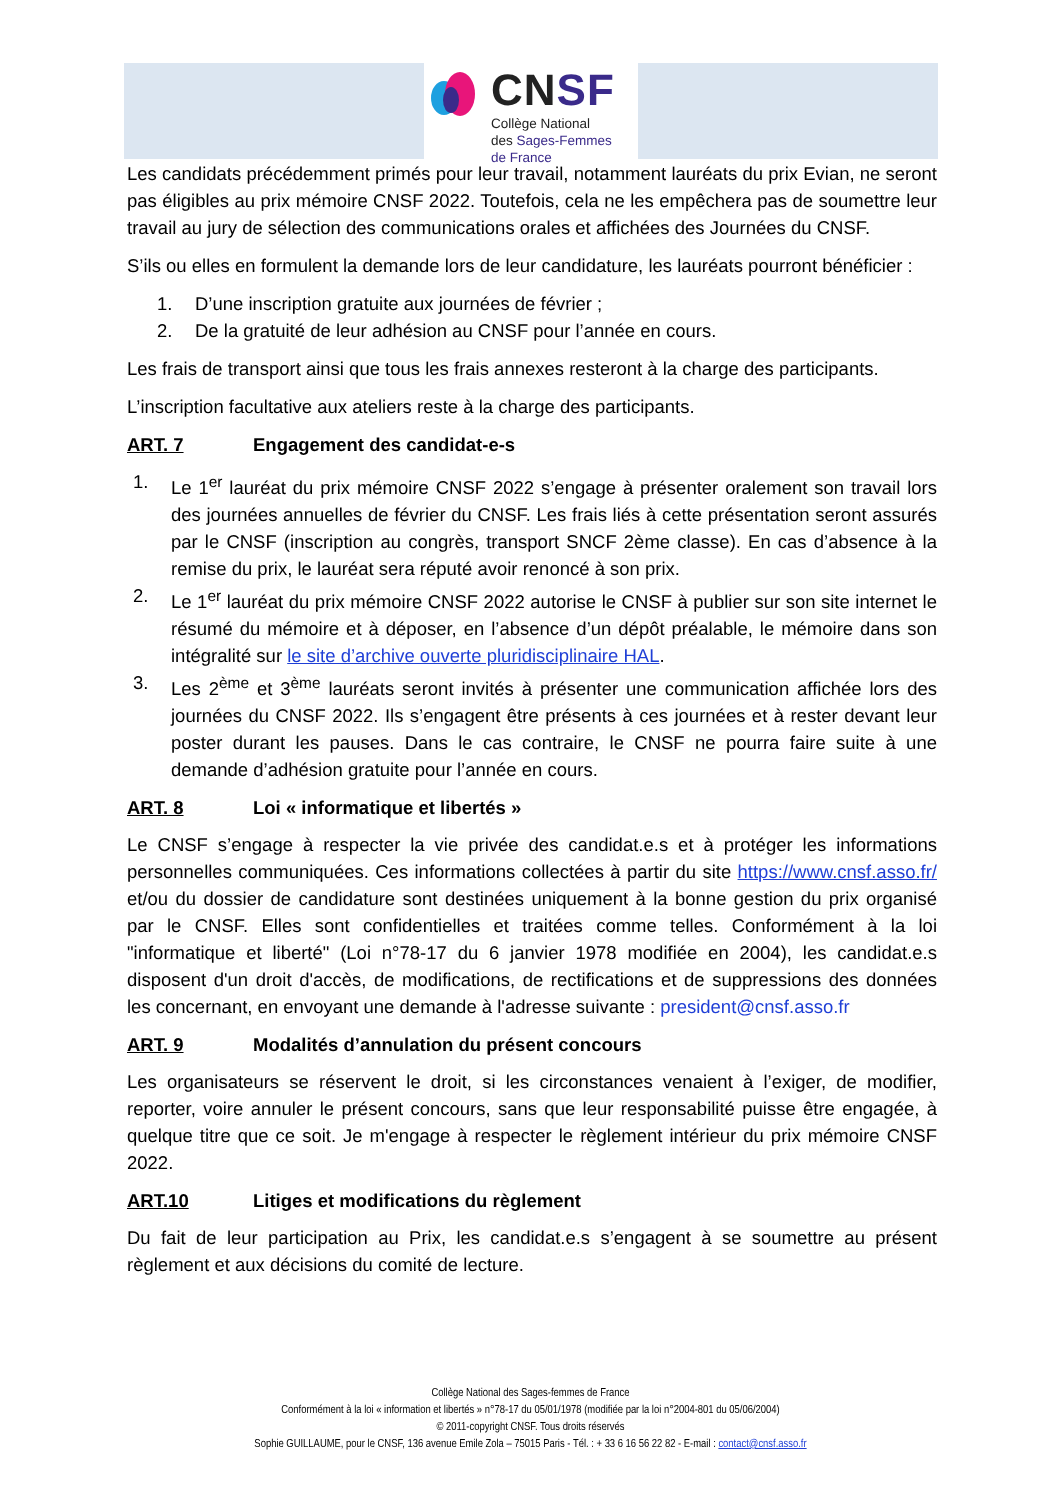CNSF
Collège National
des Sages-Femmes
de France
Les candidats précédemment primés pour leur travail, notamment lauréats du prix Evian, ne seront pas éligibles au prix mémoire CNSF 2022. Toutefois, cela ne les empêchera pas de soumettre leur travail au jury de sélection des communications orales et affichées des Journées du CNSF.
S’ils ou elles en formulent la demande lors de leur candidature, les lauréats pourront bénéficier :
1. D’une inscription gratuite aux journées de février ;
2. De la gratuité de leur adhésion au CNSF pour l’année en cours.
Les frais de transport ainsi que tous les frais annexes resteront à la charge des participants.
L’inscription facultative aux ateliers reste à la charge des participants.
ART. 7 Engagement des candidat-e-s
1. Le 1<sup>er</sup> lauréat du prix mémoire CNSF 2022 s’engage à présenter oralement son travail lors des journées annuelles de février du CNSF. Les frais liés à cette présentation seront assurés par le CNSF (inscription au congrès, transport SNCF 2ème classe). En cas d’absence à la remise du prix, le lauréat sera réputé avoir renoncé à son prix.
2. Le 1<sup>er</sup> lauréat du prix mémoire CNSF 2022 autorise le CNSF à publier sur son site internet le résumé du mémoire et à déposer, en l’absence d’un dépôt préalable, le mémoire dans son intégralité sur le site d’archive ouverte pluridisciplinaire HAL.
3. Les 2<sup>ème</sup> et 3<sup>ème</sup> lauréats seront invités à présenter une communication affichée lors des journées du CNSF 2022. Ils s’engagent être présents à ces journées et à rester devant leur poster durant les pauses. Dans le cas contraire, le CNSF ne pourra faire suite à une demande d’adhésion gratuite pour l’année en cours.
ART. 8 Loi « informatique et libertés »
Le CNSF s’engage à respecter la vie privée des candidat.e.s et à protéger les informations personnelles communiquées. Ces informations collectées à partir du site https://www.cnsf.asso.fr/ et/ou du dossier de candidature sont destinées uniquement à la bonne gestion du prix organisé par le CNSF. Elles sont confidentielles et traitées comme telles. Conformément à la loi "informatique et liberté" (Loi n°78-17 du 6 janvier 1978 modifiée en 2004), les candidat.e.s disposent d'un droit d'accès, de modifications, de rectifications et de suppressions des données les concernant, en envoyant une demande à l'adresse suivante : president@cnsf.asso.fr
ART. 9 Modalités d’annulation du présent concours
Les organisateurs se réservent le droit, si les circonstances venaient à l’exiger, de modifier, reporter, voire annuler le présent concours, sans que leur responsabilité puisse être engagée, à quelque titre que ce soit. Je m'engage à respecter le règlement intérieur du prix mémoire CNSF 2022.
ART.10 Litiges et modifications du règlement
Du fait de leur participation au Prix, les candidat.e.s s’engagent à se soumettre au présent règlement et aux décisions du comité de lecture.
Collège National des Sages-femmes de France
Conformément à la loi « information et libertés » n°78-17 du 05/01/1978 (modifiée par la loi n°2004-801 du 05/06/2004)
© 2011-copyright CNSF. Tous droits réservés
Sophie GUILLAUME, pour le CNSF, 136 avenue Emile Zola – 75015 Paris - Tél. : + 33 6 16 56 22 82 - E-mail : contact@cnsf.asso.fr